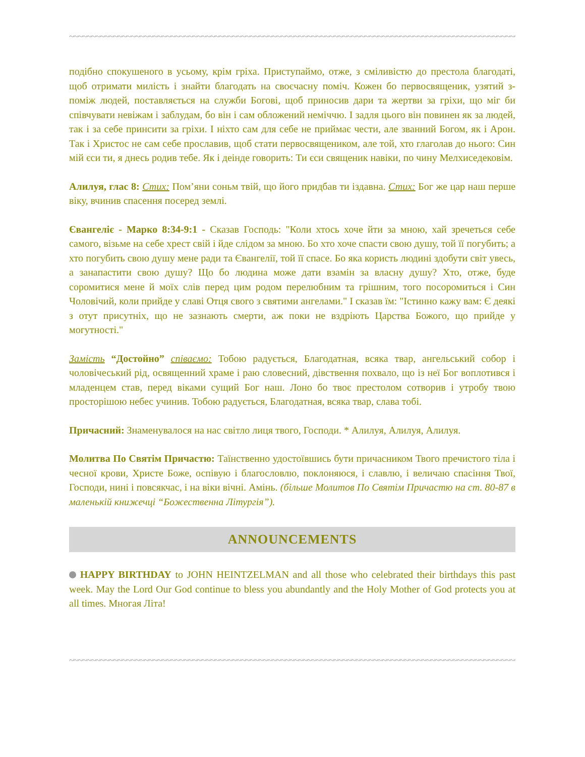~~~~~~~~~~~~~~~~~~~~~~~~~~~~~~~~~~~~~~~~~~~~~~~~~~~~~~~~~~~~~~~~~~~~~~~~~~~~~~~~~~~~~~~~~~~~~~~~~~~~~~~~
подібно спокушеного в усьому, крім гріха. Приступаймо, отже, з сміливістю до престола благодаті, щоб отримати милість і знайти благодать на своєчасну поміч. Кожен бо первосвященик, узятий з-поміж людей, поставляється на служби Богові, щоб приносив дари та жертви за гріхи, що міг би співчувати невіжам і заблудам, бо він і сам обложений неміччю. І задля цього він повинен як за людей, так і за себе принсити за гріхи. І ніхто сам для себе не приймає чести, але званний Богом, як і Арон. Так і Христос не сам себе прославив, щоб стати первосвящеником, але той, хто глаголав до нього: Син мій єси ти, я днесь родив тебе. Як і деінде говорить: Ти єси священик навіки, по чину Мелхиседековім.
Алилуя, глас 8: Стих: Пом’яни соньм твій, що його придбав ти іздавна. Стих: Бог же цар наш перше віку, вчинив спасення посеред землі.
Євангеліє - Марко 8:34-9:1 - Сказав Господь: "Коли хтось хоче йти за мною, хай зречеться себе самого, візьме на себе хрест свій і йде слідом за мною. Бо хто хоче спасти свою душу, той її погубить; а хто погубить свою душу мене ради та Євангелії, той її спасе. Бо яка користь людині здобути світ увесь, а занапастити свою душу? Що бо людина може дати взамін за власну душу? Хто, отже, буде соромитися мене й моїх слів перед цим родом перелюбним та грішним, того посоромиться і Син Чоловічий, коли прийде у славі Отця свого з святими ангелами." І сказав їм: "Істинно кажу вам: Є деякі з отут присутніх, що не зазнають смерти, аж поки не вздріють Царства Божого, що прийде у могутності."
Замість “Достойно” співаємо: Тобою радується, Благодатная, всяка твар, ангельський собор і чоловічеський рід, освященний храме і раю словесний, дівствення похвало, що із неї Бог воплотився і младенцем став, перед віками сущий Бог наш. Лоно бо твоє престолом сотворив і утробу твою просторішою небес учинив. Тобою радується, Благодатная, всяка твар, слава тобі.
Причасний: Знаменувалося на нас світло лиця твого, Господи. * Алилуя, Алилуя, Алилуя.
Молитва По Святім Причастю: Таїнственно удостоївшись бути причасником Твого пречистого тіла і чесної крови, Христе Боже, оспівую і благословлю, поклоняюся, і славлю, і величаю спасіння Твої, Господи, нині і повсякчас, і на віки вічні. Амінь. (більше Молитов По Святім Причастю на ст. 80-87 в маленькій книжечці “Божественна Літургія”).
ANNOUNCEMENTS
HAPPY BIRTHDAY to JOHN HEINTZELMAN and all those who celebrated their birthdays this past week. May the Lord Our God continue to bless you abundantly and the Holy Mother of God protects you at all times. Многая Літа!
~~~~~~~~~~~~~~~~~~~~~~~~~~~~~~~~~~~~~~~~~~~~~~~~~~~~~~~~~~~~~~~~~~~~~~~~~~~~~~~~~~~~~~~~~~~~~~~~~~~~~~~~